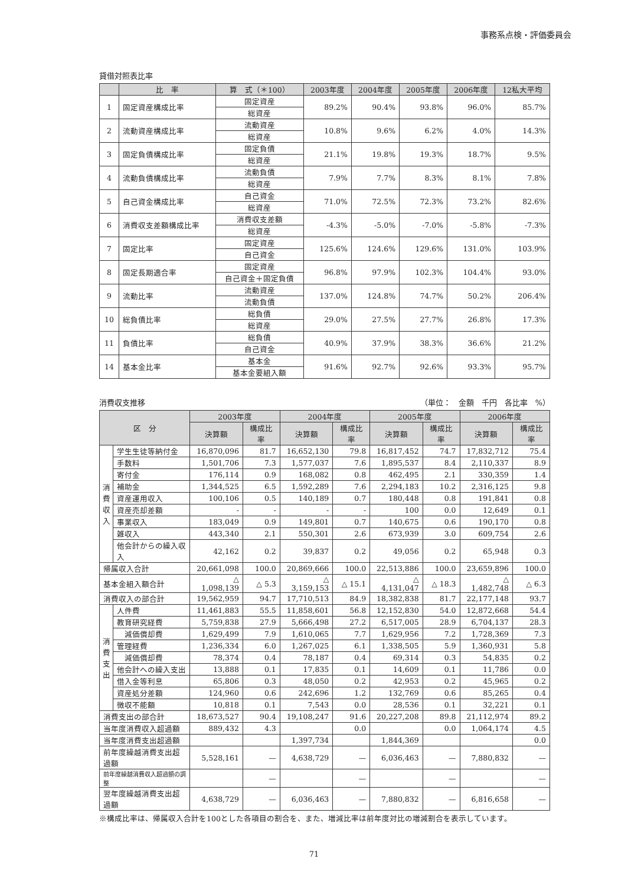事務系点検・評価委員会
貸借対照表比率
| | 比 率 | 算 式（＊100） | 2003年度 | 2004年度 | 2005年度 | 2006年度 | 12私大平均 |
| --- | --- | --- | --- | --- | --- | --- | --- |
| 1 | 固定資産構成比率 | 固定資産 | 89.2% | 90.4% | 93.8% | 96.0% | 85.7% |
| | | 総資産 | | | | | |
| 2 | 流動資産構成比率 | 流動資産 | 10.8% | 9.6% | 6.2% | 4.0% | 14.3% |
| | | 総資産 | | | | | |
| 3 | 固定負債構成比率 | 固定負債 | 21.1% | 19.8% | 19.3% | 18.7% | 9.5% |
| | | 総資産 | | | | | |
| 4 | 流動負債構成比率 | 流動負債 | 7.9% | 7.7% | 8.3% | 8.1% | 7.8% |
| | | 総資産 | | | | | |
| 5 | 自己資金構成比率 | 自己資金 | 71.0% | 72.5% | 72.3% | 73.2% | 82.6% |
| | | 総資産 | | | | | |
| 6 | 消費収支差額構成比率 | 消費収支差額 | -4.3% | -5.0% | -7.0% | -5.8% | -7.3% |
| | | 総資産 | | | | | |
| 7 | 固定比率 | 固定資産 | 125.6% | 124.6% | 129.6% | 131.0% | 103.9% |
| | | 自己資金 | | | | | |
| 8 | 固定長期適合率 | 固定資産 | 96.8% | 97.9% | 102.3% | 104.4% | 93.0% |
| | | 自己資金＋固定負債 | | | | | |
| 9 | 流動比率 | 流動資産 | 137.0% | 124.8% | 74.7% | 50.2% | 206.4% |
| | | 流動負債 | | | | | |
| 10 | 総負債比率 | 総負債 | 29.0% | 27.5% | 27.7% | 26.8% | 17.3% |
| | | 総資産 | | | | | |
| 11 | 負債比率 | 総負債 | 40.9% | 37.9% | 38.3% | 36.6% | 21.2% |
| | | 自己資金 | | | | | |
| 14 | 基本金比率 | 基本金 | 91.6% | 92.7% | 92.6% | 93.3% | 95.7% |
| | | 基本金要組入額 | | | | | |
消費収支推移 （単位：　金額　千円　各比率　%）
| 区 分 | | 2003年度 | | 2004年度 | | 2005年度 | | 2006年度 | |
| --- | --- | --- | --- | --- | --- | --- | --- | --- | --- |
| | | 決算額 | 構成比率 | 決算額 | 構成比率 | 決算額 | 構成比率 | 決算額 | 構成比率 |
| 消 費 収 入 | 学生生徒等納付金 | 16,870,096 | 81.7 | 16,652,130 | 79.8 | 16,817,452 | 74.7 | 17,832,712 | 75.4 |
| | 手数料 | 1,501,706 | 7.3 | 1,577,037 | 7.6 | 1,895,537 | 8.4 | 2,110,337 | 8.9 |
| | 寄付金 | 176,114 | 0.9 | 168,082 | 0.8 | 462,495 | 2.1 | 330,359 | 1.4 |
| | 補助金 | 1,344,525 | 6.5 | 1,592,289 | 7.6 | 2,294,183 | 10.2 | 2,316,125 | 9.8 |
| | 資産運用収入 | 100,106 | 0.5 | 140,189 | 0.7 | 180,448 | 0.8 | 191,841 | 0.8 |
| | 資産売却差額 | - | - | - | - | 100 | 0.0 | 12,649 | 0.1 |
| | 事業収入 | 183,049 | 0.9 | 149,801 | 0.7 | 140,675 | 0.6 | 190,170 | 0.8 |
| | 雑収入 | 443,340 | 2.1 | 550,301 | 2.6 | 673,939 | 3.0 | 609,754 | 2.6 |
| | 他会計からの繰入収入 | 42,162 | 0.2 | 39,837 | 0.2 | 49,056 | 0.2 | 65,948 | 0.3 |
| 帰属収入合計 | | 20,661,098 | 100.0 | 20,869,666 | 100.0 | 22,513,886 | 100.0 | 23,659,896 | 100.0 |
| 基本金組入額合計 | | △ 1,098,139 | △ 5.3 | △ 3,159,153 | △ 15.1 | △ 4,131,047 | △ 18.3 | △ 1,482,748 | △ 6.3 |
| 消費収入の部合計 | | 19,562,959 | 94.7 | 17,710,513 | 84.9 | 18,382,838 | 81.7 | 22,177,148 | 93.7 |
| 消 費 支 出 | 人件費 | 11,461,883 | 55.5 | 11,858,601 | 56.8 | 12,152,830 | 54.0 | 12,872,668 | 54.4 |
| | 教育研究経費 | 5,759,838 | 27.9 | 5,666,498 | 27.2 | 6,517,005 | 28.9 | 6,704,137 | 28.3 |
| | 減価償却費 | 1,629,499 | 7.9 | 1,610,065 | 7.7 | 1,629,956 | 7.2 | 1,728,369 | 7.3 |
| | 管理経費 | 1,236,334 | 6.0 | 1,267,025 | 6.1 | 1,338,505 | 5.9 | 1,360,931 | 5.8 |
| | 減価償却費 | 78,374 | 0.4 | 78,187 | 0.4 | 69,314 | 0.3 | 54,835 | 0.2 |
| | 他会計への繰入支出 | 13,888 | 0.1 | 17,835 | 0.1 | 14,609 | 0.1 | 11,786 | 0.0 |
| | 借入金等利息 | 65,806 | 0.3 | 48,050 | 0.2 | 42,953 | 0.2 | 45,965 | 0.2 |
| | 資産処分差額 | 124,960 | 0.6 | 242,696 | 1.2 | 132,769 | 0.6 | 85,265 | 0.4 |
| | 徴収不能額 | 10,818 | 0.1 | 7,543 | 0.0 | 28,536 | 0.1 | 32,221 | 0.1 |
| 消費支出の部合計 | | 18,673,527 | 90.4 | 19,108,247 | 91.6 | 20,227,208 | 89.8 | 21,112,974 | 89.2 |
| 当年度消費収入超過額 | | 889,432 | 4.3 | | 0.0 | | 0.0 | 1,064,174 | 4.5 |
| 当年度消費支出超過額 | | | | 1,397,734 | | 1,844,369 | | | 0.0 |
| 前年度繰越消費支出超過額 | | 5,528,161 | — | 4,638,729 | — | 6,036,463 | — | 7,880,832 | — |
| 前年度繰越消費収入超過額の調整 | | | — | | — | | — | | — |
| 翌年度繰越消費支出超過額 | | 4,638,729 | — | 6,036,463 | — | 7,880,832 | — | 6,816,658 | — |
※構成比率は、帰属収入合計を100とした各項目の割合を、また、増減比率は前年度対比の増減割合を表示しています。
71